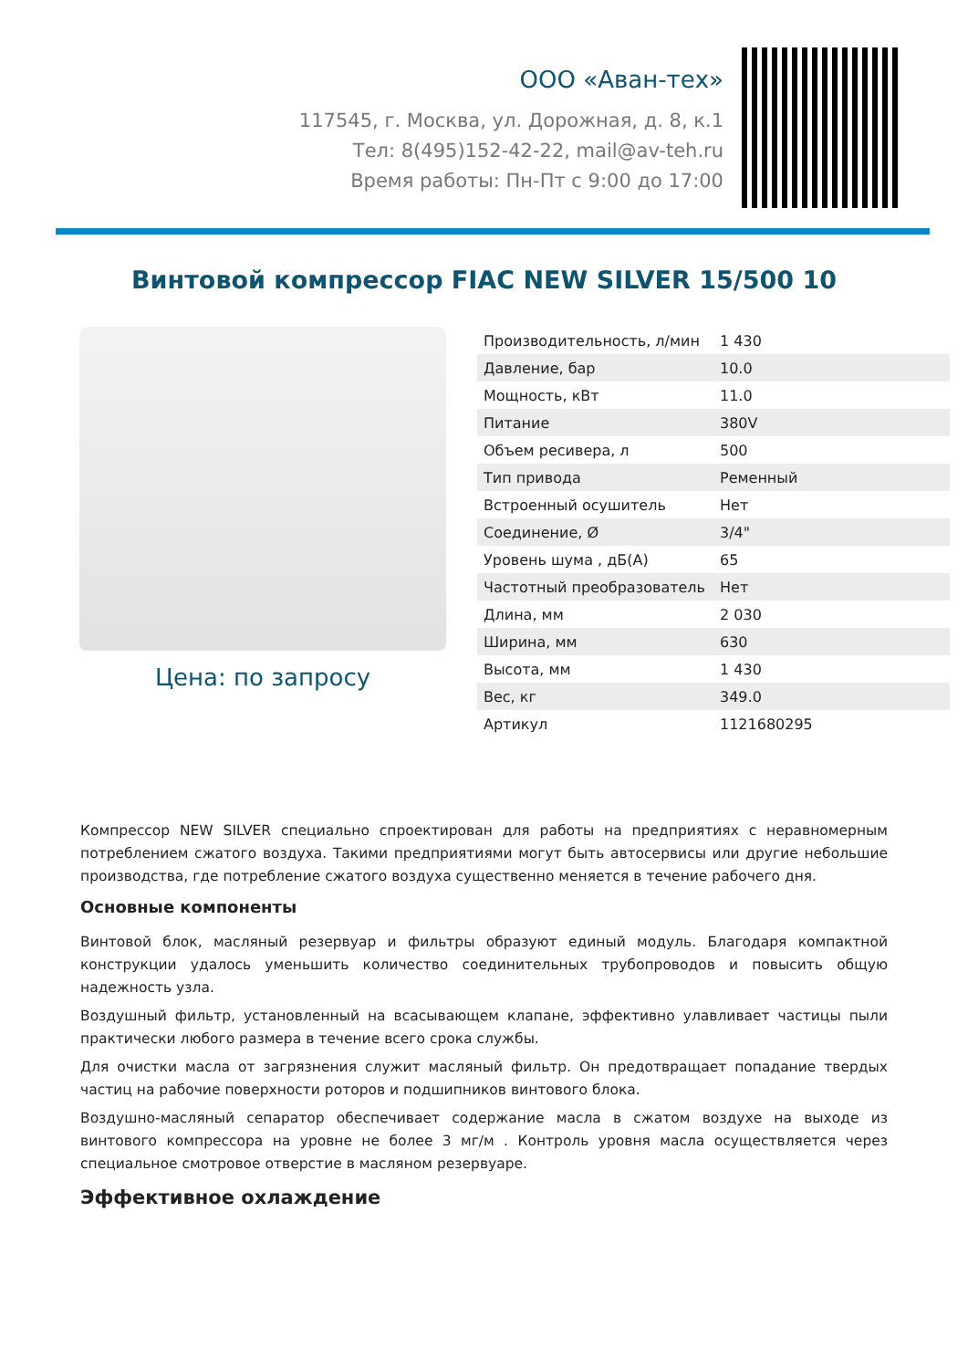ООО «Аван-тех»
117545, г. Москва, ул. Дорожная, д. 8, к.1
Тел: 8(495)152-42-22, mail@av-teh.ru
Время работы: Пн-Пт с 9:00 до 17:00
Винтовой компрессор FIAC NEW SILVER 15/500 10
Цена: по запросу
| Производительность, л/мин | 1 430 |
| Давление, бар | 10.0 |
| Мощность, кВт | 11.0 |
| Питание | 380V |
| Объем ресивера, л | 500 |
| Тип привода | Ременный |
| Встроенный осушитель | Нет |
| Соединение, Ø | 3/4" |
| Уровень шума , дБ(А) | 65 |
| Частотный преобразователь | Нет |
| Длина, мм | 2 030 |
| Ширина, мм | 630 |
| Высота, мм | 1 430 |
| Вес, кг | 349.0 |
| Артикул | 1121680295 |
Компрессор NEW SILVER специально спроектирован для работы на предприятиях с неравномерным потреблением сжатого воздуха. Такими предприятиями могут быть автосервисы или другие небольшие производства, где потребление сжатого воздуха существенно меняется в течение рабочего дня.
Основные компоненты
Винтовой блок, масляный резервуар и фильтры образуют единый модуль. Благодаря компактной конструкции удалось уменьшить количество соединительных трубопроводов и повысить общую надежность узла.
Воздушный фильтр, установленный на всасывающем клапане, эффективно улавливает частицы пыли практически любого размера в течение всего срока службы.
Для очистки масла от загрязнения служит масляный фильтр. Он предотвращает попадание твердых частиц на рабочие поверхности роторов и подшипников винтового блока.
Воздушно-масляный сепаратор обеспечивает содержание масла в сжатом воздухе на выходе из винтового компрессора на уровне не более 3 мг/м . Контроль уровня масла осуществляется через специальное смотровое отверстие в масляном резервуаре.
Эффективное охлаждение